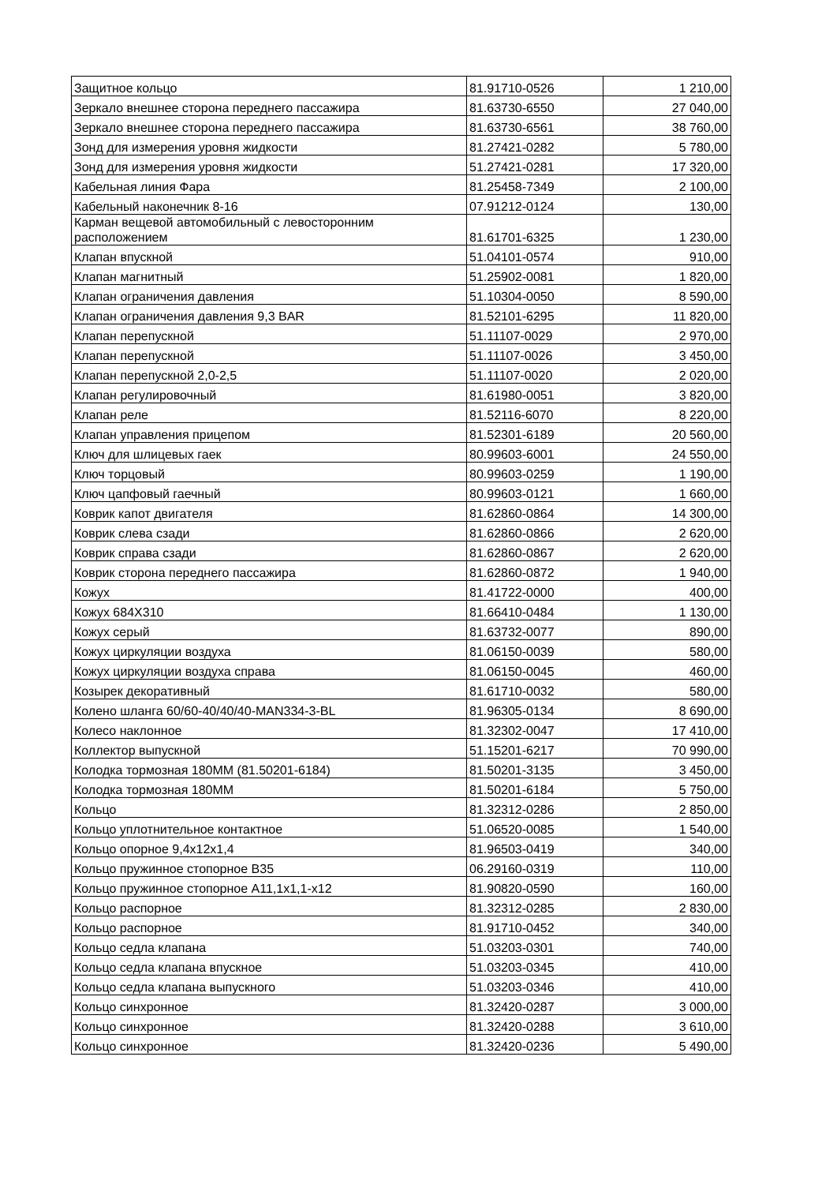| Защитное кольцо | 81.91710-0526 | 1 210,00 |
| Зеркало внешнее сторона переднего пассажира | 81.63730-6550 | 27 040,00 |
| Зеркало внешнее сторона переднего пассажира | 81.63730-6561 | 38 760,00 |
| Зонд для измерения уровня жидкости | 81.27421-0282 | 5 780,00 |
| Зонд для измерения уровня жидкости | 51.27421-0281 | 17 320,00 |
| Кабельная линия Фара | 81.25458-7349 | 2 100,00 |
| Кабельный наконечник 8-16 | 07.91212-0124 | 130,00 |
| Карман вещевой автомобильный с левосторонним расположением | 81.61701-6325 | 1 230,00 |
| Клапан впускной | 51.04101-0574 | 910,00 |
| Клапан магнитный | 51.25902-0081 | 1 820,00 |
| Клапан ограничения давления | 51.10304-0050 | 8 590,00 |
| Клапан ограничения давления 9,3 BAR | 81.52101-6295 | 11 820,00 |
| Клапан перепускной | 51.11107-0029 | 2 970,00 |
| Клапан перепускной | 51.11107-0026 | 3 450,00 |
| Клапан перепускной 2,0-2,5 | 51.11107-0020 | 2 020,00 |
| Клапан регулировочный | 81.61980-0051 | 3 820,00 |
| Клапан реле | 81.52116-6070 | 8 220,00 |
| Клапан управления прицепом | 81.52301-6189 | 20 560,00 |
| Ключ для шлицевых гаек | 80.99603-6001 | 24 550,00 |
| Ключ торцовый | 80.99603-0259 | 1 190,00 |
| Ключ цапфовый гаечный | 80.99603-0121 | 1 660,00 |
| Коврик капот двигателя | 81.62860-0864 | 14 300,00 |
| Коврик слева сзади | 81.62860-0866 | 2 620,00 |
| Коврик справа сзади | 81.62860-0867 | 2 620,00 |
| Коврик сторона переднего пассажира | 81.62860-0872 | 1 940,00 |
| Кожух | 81.41722-0000 | 400,00 |
| Кожух 684Х310 | 81.66410-0484 | 1 130,00 |
| Кожух серый | 81.63732-0077 | 890,00 |
| Кожух циркуляции воздуха | 81.06150-0039 | 580,00 |
| Кожух циркуляции воздуха справа | 81.06150-0045 | 460,00 |
| Козырек декоративный | 81.61710-0032 | 580,00 |
| Колено шланга 60/60-40/40/40-MAN334-3-BL | 81.96305-0134 | 8 690,00 |
| Колесо наклонное | 81.32302-0047 | 17 410,00 |
| Коллектор выпускной | 51.15201-6217 | 70 990,00 |
| Колодка тормозная 180ММ (81.50201-6184) | 81.50201-3135 | 3 450,00 |
| Колодка тормозная 180ММ | 81.50201-6184 | 5 750,00 |
| Кольцо | 81.32312-0286 | 2 850,00 |
| Кольцо уплотнительное контактное | 51.06520-0085 | 1 540,00 |
| Кольцо опорное 9,4х12х1,4 | 81.96503-0419 | 340,00 |
| Кольцо пружинное стопорное В35 | 06.29160-0319 | 110,00 |
| Кольцо пружинное стопорное А11,1х1,1-х12 | 81.90820-0590 | 160,00 |
| Кольцо распорное | 81.32312-0285 | 2 830,00 |
| Кольцо распорное | 81.91710-0452 | 340,00 |
| Кольцо седла клапана | 51.03203-0301 | 740,00 |
| Кольцо седла клапана впускное | 51.03203-0345 | 410,00 |
| Кольцо седла клапана выпускного | 51.03203-0346 | 410,00 |
| Кольцо синхронное | 81.32420-0287 | 3 000,00 |
| Кольцо синхронное | 81.32420-0288 | 3 610,00 |
| Кольцо синхронное | 81.32420-0236 | 5 490,00 |